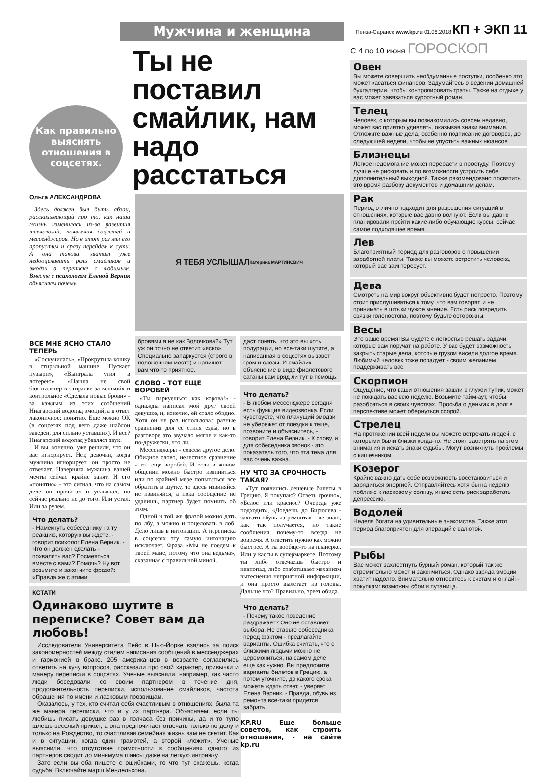Мужчина и женщина
Ты не поставил смайлик, нам надо расстаться
Как правильно выяснять отношения в соцсетях.
Ольга АЛЕКСАНДРОВА
Здесь должен был быть абзац, рассказывающий про то, как наша жизнь изменилась из-за развития технологий, появления соцсетей и мессенджеров. Но в этот раз мы его пропустим и сразу перейдем к сути. А она такова: хватит уже недооценивать роль смайликов и эмодзи в переписке с любимым. Вместе с психологом Еленой Верник объясняем почему.
Я ТЕБЯ УСЛЫШАЛ Катерина МАРТИНОВИЧ
ВСЕ МНЕ ЯСНО СТАЛО ТЕПЕРЬ
«Соскучилась», «Прокрутила кошку в стиральной машине. Пускает пузыри», «Выиграла утюг в лотерею», «Нашла не свой бюстгальтер в стиралке за кошкой» и контрольное «Сделала новые брови» - за каждым из этих сообщений Ниагарский водопад эмоций, а в ответ лаконичное: понятно. Еще можно ОК (в соцсетях под него даже шаблон заведен, для сильно уставших). И все? Ниагарский водопад убавляет звук.
И вы, конечно, уже решили, что он вас игнорирует. Нет, девочки, когда мужчина игнорирует, он просто не отвечает. Наверняка мужчина вашей мечты сейчас крайне занят. И его «понятно» - это сигнал, что на самом деле он прочитал и услышал, но сейчас реально не до того. Или устал. Или за рулем.
Что делать?
- Намекнуть собеседнику на ту реакцию, которую вы ждете, - говорит психолог Елена Верник. - Что он должен сделать - похвалить вас? Посмеяться вместе с вами? Помочь? Ну вот возьмите и закончите фразой: «Правда же с этими
бровями я не как Волочкова?» Тут уж он точно не ответит «ясно». Специально запаркуется (строго в положенном месте) и напишет вам что-то приятное.
СЛОВО - ТОТ ЕЩЕ ВОРОБЕЙ
«Ты паркуешься как корова!» - однажды написал мой друг своей девушке, и, конечно, ей стало обидно. Хотя он не раз использовал разные сравнения для ее стиля езды, но в разговоре это звучало мягче и как-то по-дружески, что ли.
Мессенджеры - совсем другое дело. Обидное слово, нелестное сравнение - тот еще воробей. И если в живом общении можно быстро извиниться или по крайней мере попытаться все обратить в шутку, то здесь извиняйся не извиняйся, а пока сообщение не удалишь, партнер будет помнить об этом.
Одной и той же фразой можно дать по лбу, а можно и поцеловать в лоб. Дело лишь в интонации. А переписка в соцсетях эту самую интонацию исключает. Фраза «Мы не поедем к твоей маме, потому что она ведьма», сказанная с правильной миной,
даст понять, что это вы хоть подурацки, но все-таки шутите, а написанная в соцсетях вызовет гром и слезы. И смайлик-объяснение в виде фиолетового сатаны вам вряд ли тут в помощь.
Что делать?
- В любом мессенджере сегодня есть функция видеозвонка. Если чувствуете, что плачущий эмодзи не убережет от поездки к теще, позвоните и объяснитесь, - говорит Елена Верник. - К слову, и для собеседника звонок - это показатель того, что эта тема для вас очень важна.
НУ ЧТО ЗА СРОЧНОСТЬ ТАКАЯ?
«Тут появились дешевые билеты в Грецию. Я покупаю? Ответь срочно», «Белое или красное? Очередь уже подходит», «Доедешь до Бирюлева - захвати обувь из ремонта» - не знаю, как так получается, но такие сообщения почему-то всегда не вовремя. А ответить нужно как можно быстрее. А ты вообще-то на планерке. Или у кассы в супермаркете. Поэтому ты либо отвечаешь быстро и невпопад, либо срабатывает механизм вытеснения неприятной информации, и она просто вылетает из головы. Дальше что? Правильно, зреет обида.
Что делать?
- Почему такое поведение раздражает? Оно не оставляет выбора. Не ставьте собеседника перед фактом - предлагайте варианты. Ошибка считать, что с близкими людьми можно не церемониться, на самом деле еще как нужно. Вы предложите варианты билетов в Грецию, а потом уточните, до какого срока можете ждать ответ, - уверяет Елена Верник. - Правда, обувь из ремонта все-таки придется забрать.
KP.RU Еще больше советов, как строить отношения, - на сайте kp.ru
КСТАТИ
Одинаково шутите в переписке? Совет вам да любовь!
Исследователи Университета Пейс в Нью-Йорке взялись за поиск закономерностей между стилем написания сообщений в мессенджерах и гармонией в браке. 205 американцев в возрасте согласились ответить на кучу вопросов, рассказали про свой характер, привычки и манеру переписки в соцсетях. Ученые выясняли, например, как часто люди беседовали со своим партнером в течение дня, продолжительность переписки, использование смайликов, частота обращения по имени и ласковым прозвищам.
Оказалось, у тех, кто считал себя счастливым в отношениях, была та же манера переписки, что и у их партнера. Объясняем: если ты любишь писать девушке раз в полчаса без причины, да и то тупо шлешь веселый прикол, а она предпочитает отвечать только по делу и только на Рождество, то счастливая семейная жизнь вам не светит. Как и в ситуации, когда один грамотей, а второй «ложит». Ученые выяснили, что отсутствие грамотности в сообщениях одного из партнеров сводит до минимума шансы даже на легкую интрижку.
Зато если вы оба пишете с ошибками, то что тут скажешь, когда судьба! Включайте марш Мендельсона.
Пенза-Саранск www.kp.ru 01.06.2018 КП + ЭКП 11
С 4 по 10 июня ГОРОСКОП
Овен
Вы можете совершить необдуманные поступки, особенно это может касаться финансов. Задумайтесь о ведении домашней бухгалтерии, чтобы контролировать траты. Также на отдыхе у вас может завязаться курортный роман.
Телец
Человек, с которым вы познакомились совсем недавно, может вас приятно удивлять, оказывая знаки внимания. Отложите важные дела, особенно подписание договоров, до следующей недели, чтобы не упустить важных нюансов.
Близнецы
Легкое недомогание может перерасти в простуду. Поэтому лучше не рисковать и по возможности устроить себе дополнительный выходной. Также рекомендовано посвятить это время разбору документов и домашним делам.
Рак
Период отлично подходит для разрешения ситуаций в отношениях, которые вас давно волнуют. Если вы давно планировали пройти какие-либо обучающие курсы, сейчас самое подходящее время.
Лев
Благоприятный период для разговоров о повышении заработной платы. Также вы можете встретить человека, который вас заинтересует.
Дева
Смотреть на мир вокруг объективно будет непросто. Поэтому стоит прислушиваться к тому, что вам говорят, и не принимать в штыки чужое мнение. Есть риск повредить связки голеностопа, поэтому будьте осторожны.
Весы
Это ваше время! Вы будете с легкостью решать задачи, которые вам поручат на работе. У вас будет возможность закрыть старые дела, которые грузом висели долгое время. Любимый человек тоже порадует - своим желанием поддерживать вас.
Скорпион
Ощущение, что ваши отношения зашли в глухой тупик, может не покидать вас всю неделю. Возьмите тайм-аут, чтобы разобраться в своих чувствах. Просьба о деньгах в долг в перспективе может обернуться ссорой.
Стрелец
На протяжении всей недели вы можете встречать людей, с которыми были близки когда-то. Не стоит заострять на этом внимания и искать знаки судьбы. Могут возникнуть проблемы с кишечником.
Козерог
Крайне важно дать себе возможность восстановиться и зарядиться энергией. Отправляйтесь хотя бы на неделю поближе к ласковому солнцу, иначе есть риск заработать депрессию.
Водолей
Неделя богата на удивительные знакомства. Также этот период благоприятен для операций с валютой.
Рыбы
Вас может захлестнуть бурный роман, который так же стремительно может и закончиться. Однако заряда эмоций хватит надолго. Внимательно относитесь к счетам и онлайн-покупкам: возможны сбои и путаница.